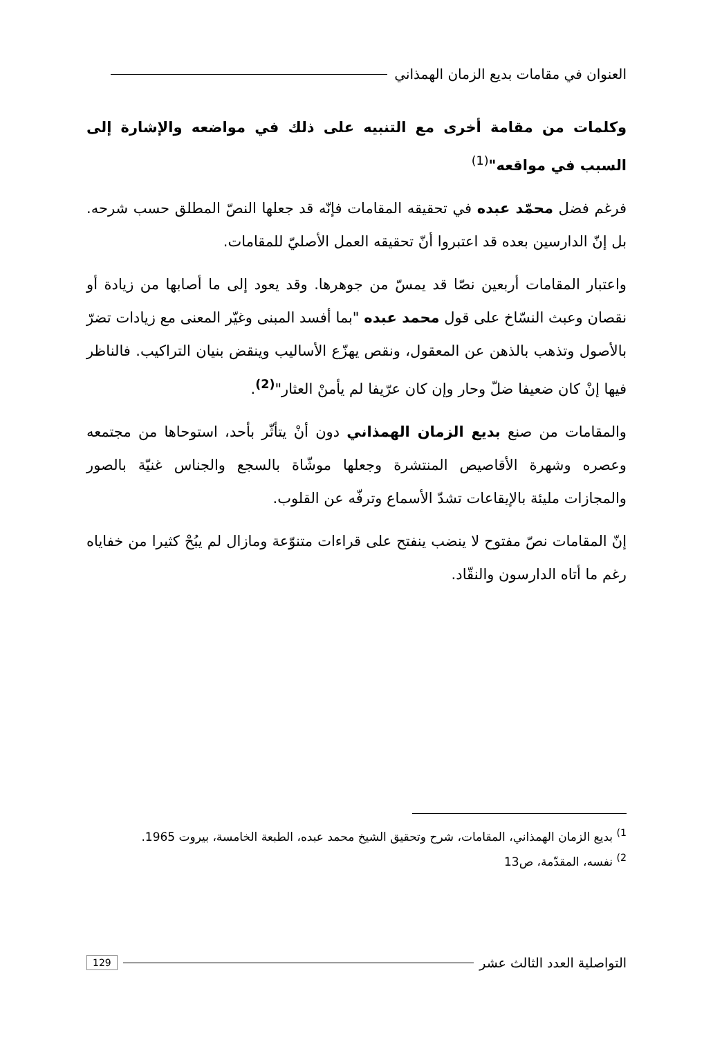العنوان في مقامات بديع الزمان الهمذاني
وكلمات من مقامة أخرى مع التنبيه على ذلك في مواضعه والإشارة إلى السبب في مواقعه"<sup>(1)</sup>
فرغم فضل محمّد عبده في تحقيقه المقامات فإنّه قد جعلها النصّ المطلق حسب شرحه. بل إنّ الدارسين بعده قد اعتبروا أنّ تحقيقه العمل الأصليّ للمقامات.
واعتبار المقامات أربعين نصّا قد يمسّ من جوهرها. وقد يعود إلى ما أصابها من زيادة أو نقصان وعبث النسّاخ على قول محمد عبده "بما أفسد المبنى وغيّر المعنى مع زيادات تضرّ بالأصول وتذهب بالذهن عن المعقول، ونقص يهزّع الأساليب وينقض بنيان التراكيب. فالناظر فيها إنْ كان ضعيفا ضلّ وحار وإن كان عرّيفا لم يأمنْ العثار"<sup>(2)</sup>.
والمقامات من صنع بديع الزمان الهمذاني دون أنْ يتأثّر بأحد، استوحاها من مجتمعه وعصره وشهرة الأقاصيص المنتشرة وجعلها موشّاة بالسجع والجناس غنيّة بالصور والمجازات مليئة بالإيقاعات تشدّ الأسماع وترفّه عن القلوب.
إنّ المقامات نصّ مفتوح لا ينضب ينفتح على قراءات متنوّعة ومازال لم يبُحْ كثيرا من خفاياه رغم ما أتاه الدارسون والنقّاد.
<sup>1)</sup> بديع الزمان الهمذاني، المقامات، شرح وتحقيق الشيخ محمد عبده، الطبعة الخامسة، بيروت 1965.
<sup>2)</sup> نفسه، المقدّمة، ص13
التواصلية العدد الثالث عشر 129